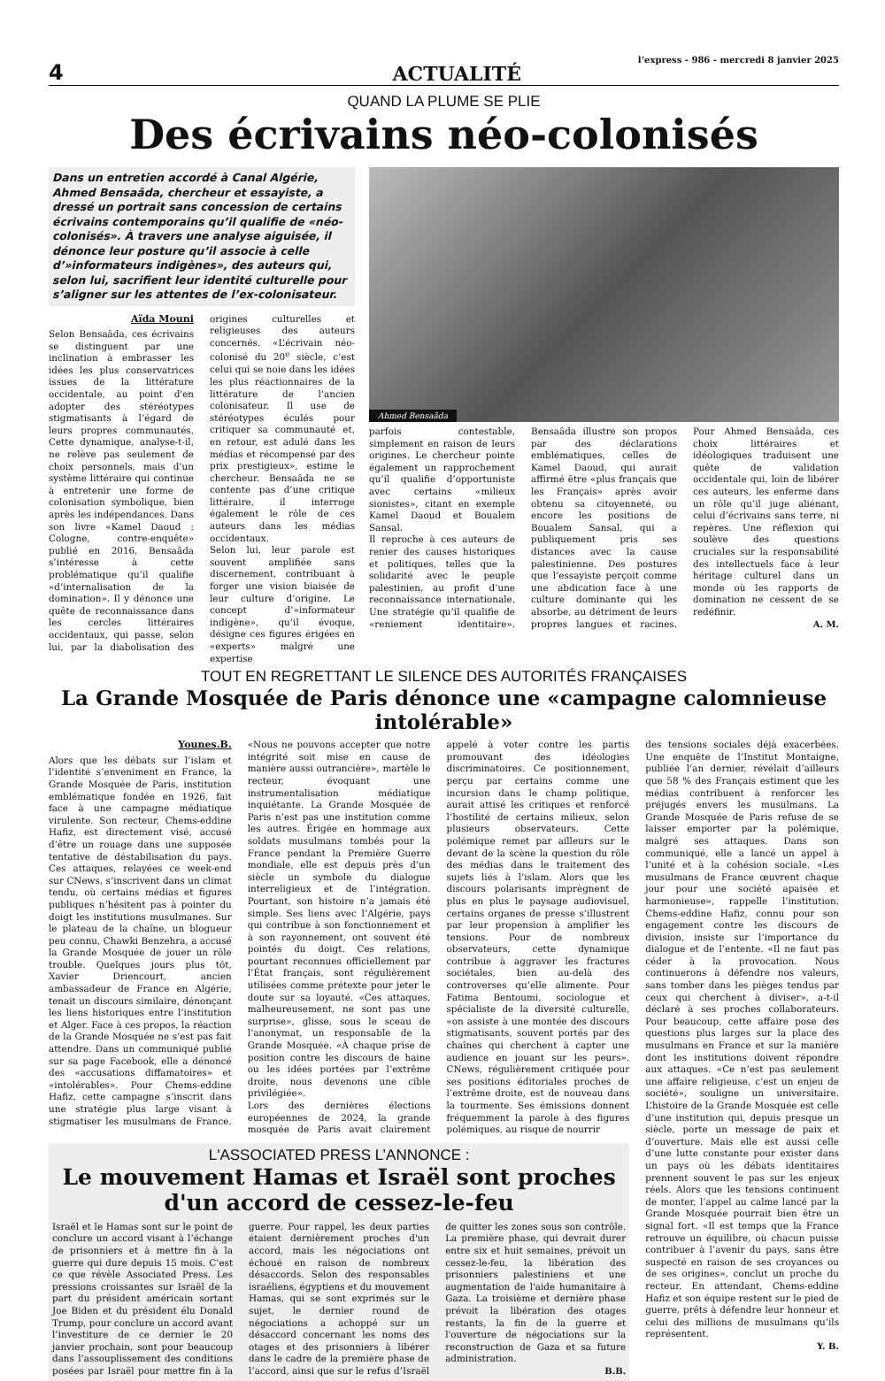4 ACTUALITÉ l’express - 986 - mercredi 8 janvier 2025
QUAND LA PLUME SE PLIE
Des écrivains néo-colonisés
Dans un entretien accordé à Canal Algérie, Ahmed Bensaâda, chercheur et essayiste, a dressé un portrait sans concession de certains écrivains contemporains qu’il qualifie de «néo-colonisés». À travers une analyse aiguisée, il dénonce leur posture qu’il associe à celle d’»informateurs indigènes», des auteurs qui, selon lui, sacrifient leur identité culturelle pour s’aligner sur les attentes de l’ex-colonisateur.
Aïda Mouni
Selon Bensaâda, ces écrivains se distinguent par une inclination à embrasser les idées les plus conservatrices issues de la littérature occidentale, au point d'en adopter des stéréotypes stigmatisants à l’égard de leurs propres communautés. Cette dynamique, analyse-t-il, ne relève pas seulement de choix personnels, mais d’un système littéraire qui continue à entretenir une forme de colonisation symbolique, bien après les indépendances. Dans son livre «Kamel Daoud : Cologne, contre-enquête» publié en 2016, Bensaâda s’intéresse à cette problématique qu’il qualifie «d’internalisation de la domination». Il y dénonce une quête de reconnaissance dans les cercles littéraires occidentaux, qui passe, selon lui, par la diabolisation des origines culturelles et religieuses des auteurs concernés. «L’écrivain néo-colonisé du 20<sup>e</sup> siècle, c’est celui qui se noie dans les idées les plus réactionnaires de la littérature de l’ancien colonisateur. Il use de stéréotypes éculés pour critiquer sa communauté et, en retour, est adulé dans les médias et récompensé par des prix prestigieux», estime le chercheur. Bensaâda ne se contente pas d’une critique littéraire, il interroge également le rôle de ces auteurs dans les médias occidentaux.
Selon lui, leur parole est souvent amplifiée sans discernement, contribuant à forger une vision biaisée de leur culture d’origine. Le concept d’»informateur indigène», qu’il évoque, désigne ces figures érigées en «experts» malgré une expertise
Ahmed Bensaâda
parfois contestable, simplement en raison de leurs origines. Le chercheur pointe également un rapprochement qu’il qualifie d’opportuniste avec certains «milieux sionistes», citant en exemple Kamel Daoud et Boualem Sansal.
Il reproche à ces auteurs de renier des causes historiques et politiques, telles que la solidarité avec le peuple palestinien, au profit d’une reconnaissance internationale. Une stratégie qu’il qualifie de «reniement identitaire». Bensaâda illustre son propos par des déclarations emblématiques, celles de Kamel Daoud, qui aurait affirmé être «plus français que les Français» après avoir obtenu sa citoyenneté, ou encore les positions de Boualem Sansal, qui a publiquement pris ses distances avec la cause palestinienne. Des postures que l’essayiste perçoit comme une abdication face à une culture dominante qui les absorbe, au détriment de leurs propres langues et racines. Pour Ahmed Bensaâda, ces choix littéraires et idéologiques traduisent une quête de validation occidentale qui, loin de libérer ces auteurs, les enferme dans un rôle qu’il juge aliénant, celui d’écrivains sans terre, ni repères. Une réflexion qui soulève des questions cruciales sur la responsabilité des intellectuels face à leur héritage culturel dans un monde où les rapports de domination ne cessent de se redéfinir.
A. M.
TOUT EN REGRETTANT LE SILENCE DES AUTORITÉS FRANÇAISES
La Grande Mosquée de Paris dénonce une «campagne calomnieuse intolérable»
Younes.B.
Alors que les débats sur l’islam et l’identité s’enveniment en France, la Grande Mosquée de Paris, institution emblématique fondée en 1926, fait face à une campagne médiatique virulente. Son recteur, Chems-eddine Hafiz, est directement visé, accusé d’être un rouage dans une supposée tentative de déstabilisation du pays. Ces attaques, relayées ce week-end sur CNews, s’inscrivent dans un climat tendu, où certains médias et figures publiques n’hésitent pas à pointer du doigt les institutions musulmanes. Sur le plateau de la chaîne, un blogueur peu connu, Chawki Benzehra, a accusé la Grande Mosquée de jouer un rôle trouble. Quelques jours plus tôt, Xavier Driencourt, ancien ambassadeur de France en Algérie, tenait un discours similaire, dénonçant les liens historiques entre l’institution et Alger. Face à ces propos, la réaction de la Grande Mosquée ne s’est pas fait attendre. Dans un communiqué publié sur sa page Facebook, elle a dénoncé des «accusations diffamatoires» et «intolérables». Pour Chems-eddine Hafiz, cette campagne s’inscrit dans une stratégie plus large visant à stigmatiser les musulmans de France. «Nous ne pouvons accepter que notre intégrité soit mise en cause de manière aussi outrancière», martèle le recteur, évoquant une instrumentalisation médiatique inquiétante. La Grande Mosquée de Paris n’est pas une institution comme les autres. Érigée en hommage aux soldats musulmans tombés pour la France pendant la Première Guerre mondiale, elle est depuis près d’un siècle un symbole du dialogue interreligieux et de l’intégration. Pourtant, son histoire n’a jamais été simple. Ses liens avec l’Algérie, pays qui contribue à son fonctionnement et à son rayonnement, ont souvent été pointés du doigt. Ces relations, pourtant reconnues officiellement par l’État français, sont régulièrement utilisées comme prétexte pour jeter le doute sur sa loyauté. «Ces attaques, malheureusement, ne sont pas une surprise», glisse, sous le sceau de l’anonymat, un responsable de la Grande Mosquée. «À chaque prise de position contre les discours de haine ou les idées portées par l’extrême droite, nous devenons une cible privilégiée».
Lors des dernières élections européennes de 2024, la grande mosquée de Paris avait clairement appelé à voter contre les partis promouvant des idéologies discriminatoires. Ce positionnement, perçu par certains comme une incursion dans le champ politique, aurait attisé les critiques et renforcé l’hostilité de certains milieux, selon plusieurs observateurs. Cette polémique remet par ailleurs sur le devant de la scène la question du rôle des médias dans le traitement des sujets liés à l’islam. Alors que les discours polarisants imprègnent de plus en plus le paysage audiovisuel, certains organes de presse s’illustrent par leur propension à amplifier les tensions. Pour de nombreux observateurs, cette dynamique contribue à aggraver les fractures sociétales, bien au-delà des controverses qu’elle alimente. Pour Fatima Bentoumi, sociologue et spécialiste de la diversité culturelle, «on assiste à une montée des discours stigmatisants, souvent portés par des chaînes qui cherchent à capter une audience en jouant sur les peurs». CNews, régulièrement critiquée pour ses positions éditoriales proches de l’extrême droite, est de nouveau dans la tourmente. Ses émissions donnent fréquemment la parole à des figures polémiques, au risque de nourrir
L'ASSOCIATED PRESS L’ANNONCE :
Le mouvement Hamas et Israël sont proches d'un accord de cessez-le-feu
Israël et le Hamas sont sur le point de conclure un accord visant à l’échange de prisonniers et à mettre fin à la guerre qui dure depuis 15 mois. C’est ce que révèle Associated Press. Les pressions croissantes sur Israël de la part du président américain sortant Joe Biden et du président élu Donald Trump, pour conclure un accord avant l’investiture de ce dernier le 20 janvier prochain, sont pour beaucoup dans l’assouplissement des conditions posées par Israël pour mettre fin à la guerre. Pour rappel, les deux parties étaient dernièrement proches d'un accord, mais les négociations ont échoué en raison de nombreux désaccords. Selon des responsables israéliens, égyptiens et du mouvement Hamas, qui se sont exprimés sur le sujet, le dernier round de négociations a achoppé sur un désaccord concernant les noms des otages et des prisonniers à libérer dans le cadre de la première phase de l’accord, ainsi que sur le refus d’Israël de quitter les zones sous son contrôle. La première phase, qui devrait durer entre six et huit semaines, prévoit un cessez-le-feu, la libération des prisonniers palestiniens et une augmentation de l'aide humanitaire à Gaza. La troisième et dernière phase prévoit la libération des otages restants, la fin de la guerre et l'ouverture de négociations sur la reconstruction de Gaza et sa future administration.
B.B.
des tensions sociales déjà exacerbées. Une enquête de l’Institut Montaigne, publiée l’an dernier, révélait d’ailleurs que 58 % des Français estiment que les médias contribuent à renforcer les préjugés envers les musulmans. La Grande Mosquée de Paris refuse de se laisser emporter par la polémique, malgré ses attaques. Dans son communiqué, elle a lancé un appel à l’unité et à la cohésion sociale. «Les musulmans de France œuvrent chaque jour pour une société apaisée et harmonieuse», rappelle l’institution. Chems-eddine Hafiz, connu pour son engagement contre les discours de division, insiste sur l’importance du dialogue et de l’entente. «Il ne faut pas céder à la provocation. Nous continuerons à défendre nos valeurs, sans tomber dans les pièges tendus par ceux qui cherchent à diviser», a-t-il déclaré à ses proches collaborateurs. Pour beaucoup, cette affaire pose des questions plus larges sur la place des musulmans en France et sur la manière dont les institutions doivent répondre aux attaques. «Ce n’est pas seulement une affaire religieuse, c’est un enjeu de société», souligne un universitaire. L’histoire de la Grande Mosquée est celle d’une institution qui, depuis presque un siècle, porte un message de paix et d’ouverture. Mais elle est aussi celle d’une lutte constante pour exister dans un pays où les débats identitaires prennent souvent le pas sur les enjeux réels. Alors que les tensions continuent de monter, l’appel au calme lancé par la Grande Mosquée pourrait bien être un signal fort. «Il est temps que la France retrouve un équilibre, où chacun puisse contribuer à l’avenir du pays, sans être suspecté en raison de ses croyances ou de ses origines», conclut un proche du recteur. En attendant, Chems-eddine Hafiz et son équipe restent sur le pied de guerre, prêts à défendre leur honneur et celui des millions de musulmans qu’ils représentent.
Y. B.